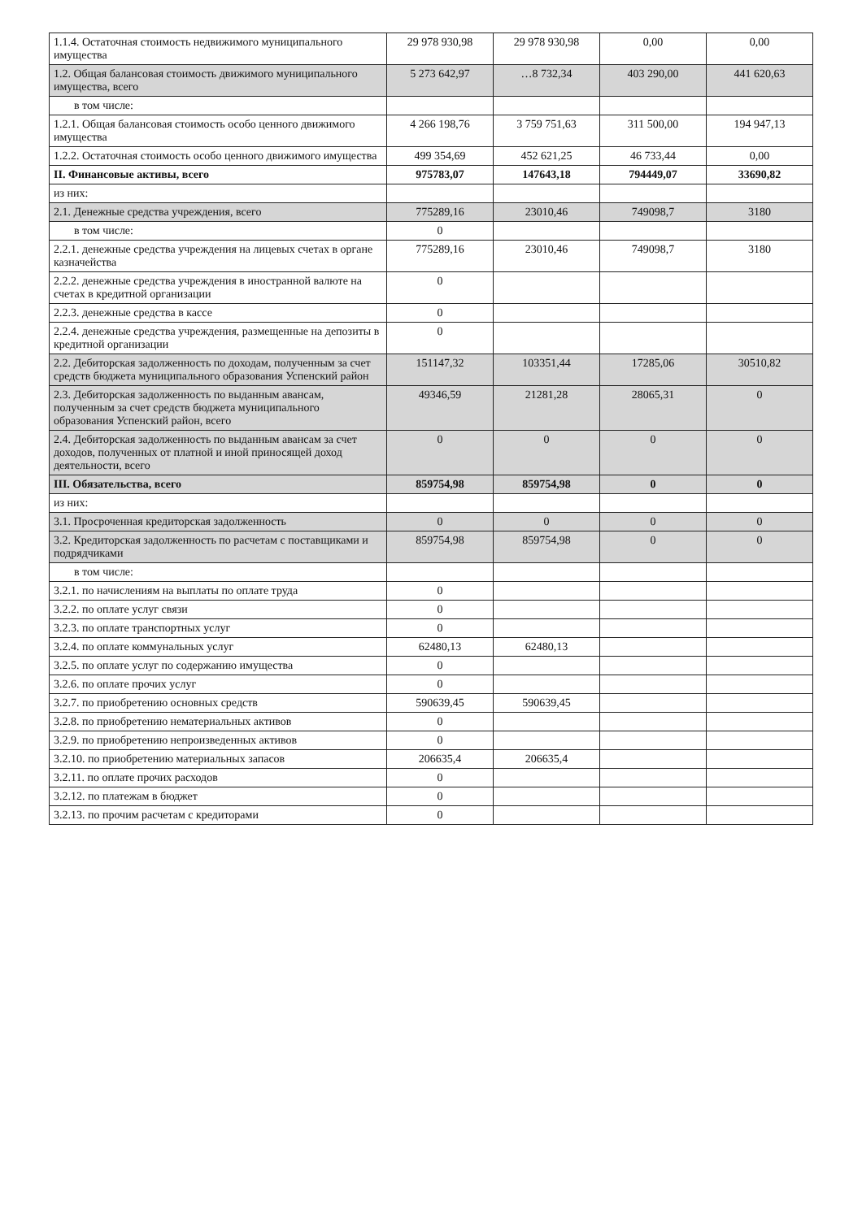| 1.1.4. Остаточная стоимость недвижимого муниципального имущества | 29 978 930,98 | 29 978 930,98 | 0,00 | 0,00 |
| 1.2. Общая балансовая стоимость движимого муниципального имущества, всего | 5 273 642,97 | …8 732,34 | 403 290,00 | 441 620,63 |
| в том числе: | | | | |
| 1.2.1. Общая балансовая стоимость особо ценного движимого имущества | 4 266 198,76 | 3 759 751,63 | 311 500,00 | 194 947,13 |
| 1.2.2. Остаточная стоимость особо ценного движимого имущества | 499 354,69 | 452 621,25 | 46 733,44 | 0,00 |
| II. Финансовые активы, всего | 975783,07 | 147643,18 | 794449,07 | 33690,82 |
| из них: | | | | |
| 2.1. Денежные средства учреждения, всего | 775289,16 | 23010,46 | 749098,7 | 3180 |
| в том числе: | 0 | | | |
| 2.2.1. денежные средства учреждения на лицевых счетах в органе казначейства | 775289,16 | 23010,46 | 749098,7 | 3180 |
| 2.2.2. денежные средства учреждения в иностранной валюте на счетах в кредитной организации | 0 | | | |
| 2.2.3. денежные средства в кассе | 0 | | | |
| 2.2.4. денежные средства учреждения, размещенные на депозиты в кредитной организации | 0 | | | |
| 2.2. Дебиторская задолженность по доходам, полученным за счет средств бюджета муниципального образования Успенский район | 151147,32 | 103351,44 | 17285,06 | 30510,82 |
| 2.3. Дебиторская задолженность по выданным авансам, полученным за счет средств бюджета муниципального образования Успенский район, всего | 49346,59 | 21281,28 | 28065,31 | 0 |
| 2.4. Дебиторская задолженность по выданным авансам за счет доходов, полученных от платной и иной приносящей доход деятельности, всего | 0 | 0 | 0 | 0 |
| III. Обязательства, всего | 859754,98 | 859754,98 | 0 | 0 |
| из них: | | | | |
| 3.1. Просроченная кредиторская задолженность | 0 | 0 | 0 | 0 |
| 3.2. Кредиторская задолженность по расчетам с поставщиками и подрядчиками | 859754,98 | 859754,98 | 0 | 0 |
| в том числе: | | | | |
| 3.2.1. по начислениям на выплаты по оплате труда | 0 | | | |
| 3.2.2. по оплате услуг связи | 0 | | | |
| 3.2.3. по оплате транспортных услуг | 0 | | | |
| 3.2.4. по оплате коммунальных услуг | 62480,13 | 62480,13 | | |
| 3.2.5. по оплате услуг по содержанию имущества | 0 | | | |
| 3.2.6. по оплате прочих услуг | 0 | | | |
| 3.2.7. по приобретению основных средств | 590639,45 | 590639,45 | | |
| 3.2.8. по приобретению нематериальных активов | 0 | | | |
| 3.2.9. по приобретению непроизведенных активов | 0 | | | |
| 3.2.10. по приобретению материальных запасов | 206635,4 | 206635,4 | | |
| 3.2.11. по оплате прочих расходов | 0 | | | |
| 3.2.12. по платежам в бюджет | 0 | | | |
| 3.2.13. по прочим расчетам с кредиторами | 0 | | | |